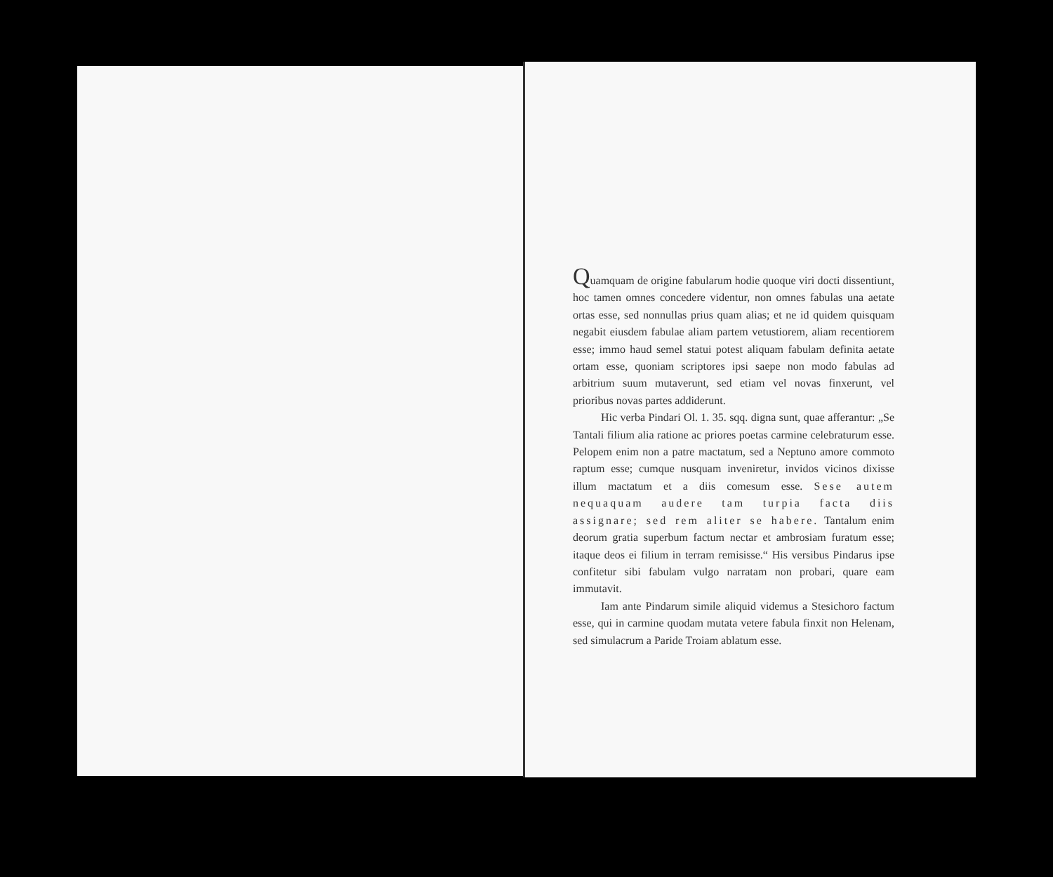Quamquam de origine fabularum hodie quoque viri docti dissentiunt, hoc tamen omnes concedere videntur, non omnes fabulas una aetate ortas esse, sed nonnullas prius quam alias; et ne id quidem quisquam negabit eiusdem fabulae aliam partem vetustiorem, aliam recentiorem esse; immo haud semel statui potest aliquam fabulam definita aetate ortam esse, quoniam scriptores ipsi saepe non modo fabulas ad arbitrium suum mutaverunt, sed etiam vel novas finxerunt, vel prioribus novas partes addiderunt.
Hic verba Pindari Ol. 1. 35. sqq. digna sunt, quae afferantur: „Se Tantali filium alia ratione ac priores poetas carmine celebraturum esse. Pelopem enim non a patre mactatum, sed a Neptuno amore commoto raptum esse; cumque nusquam inveniretur, invidos vicinos dixisse illum mactatum et a diis comesum esse. Sese autem nequaquam audere tam turpia facta diis assignare; sed rem aliter se habere. Tantalum enim deorum gratia superbum factum nectar et ambrosiam furatum esse; itaque deos ei filium in terram remisisse.“ His versibus Pindarus ipse confitetur sibi fabulam vulgo narratam non probari, quare eam immutavit.
Iam ante Pindarum simile aliquid videmus a Stesichoro factum esse, qui in carmine quodam mutata vetere fabula finxit non Helenam, sed simulacrum a Paride Troiam ablatum esse.